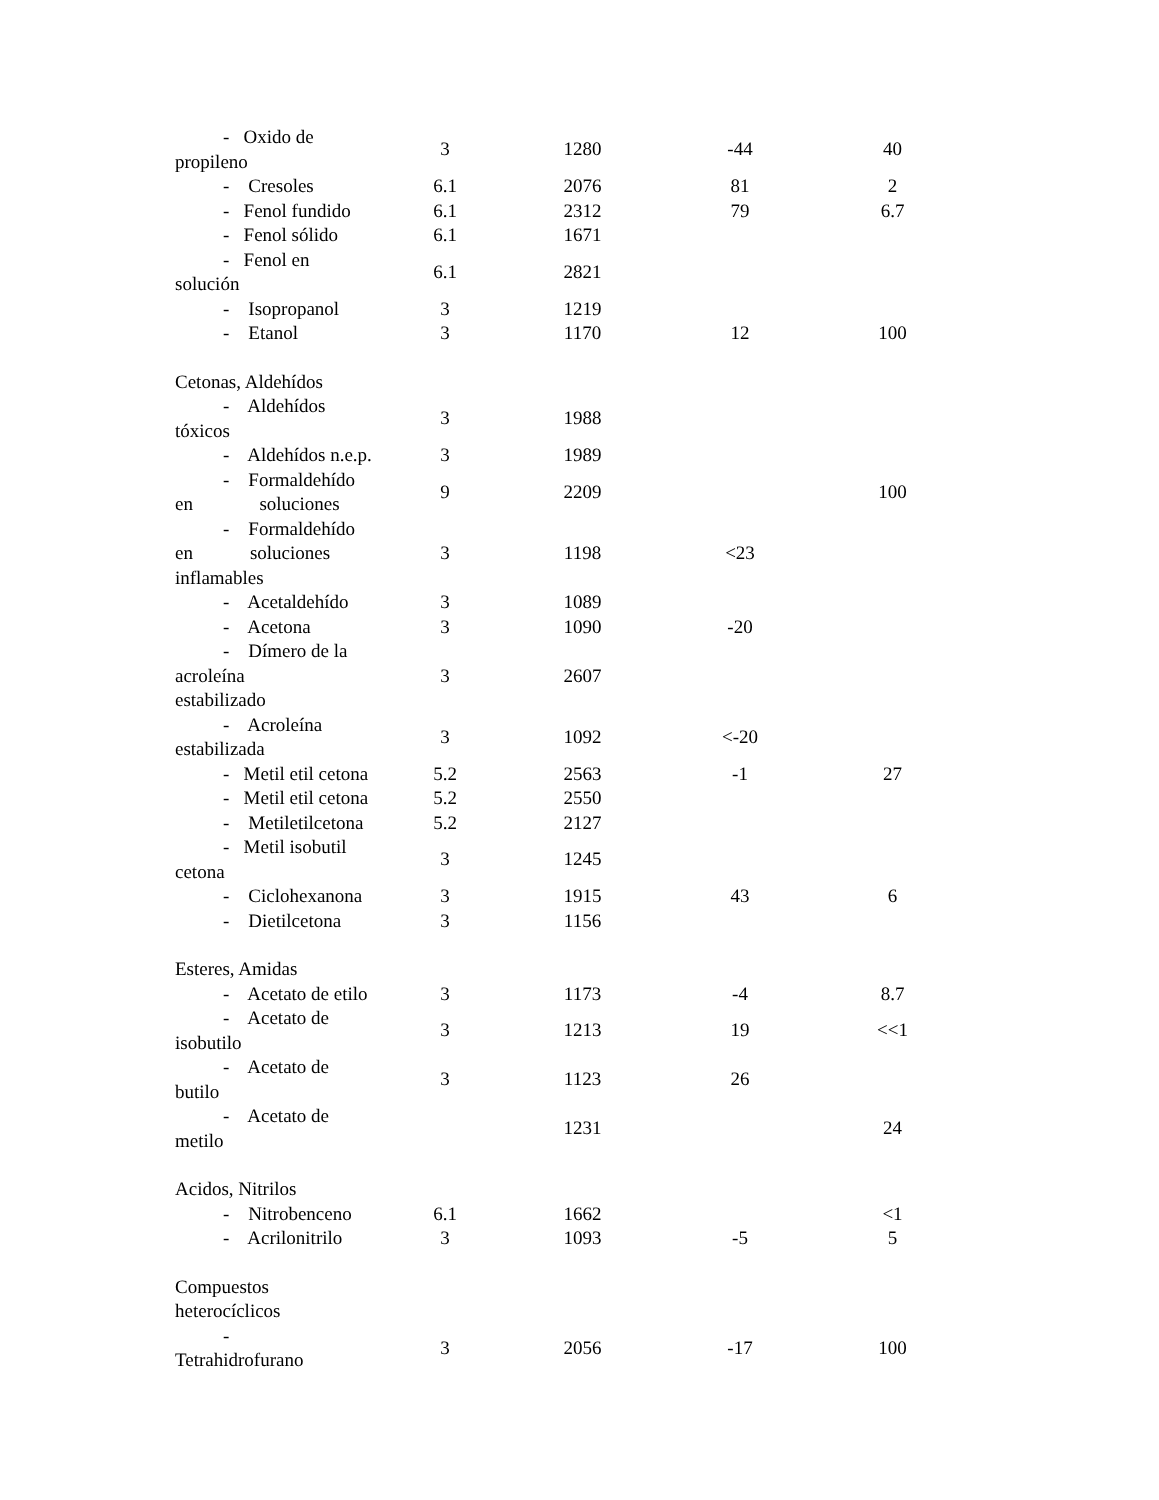| - Oxido de propileno | 3 | 1280 | -44 | 40 |
| - Cresoles | 6.1 | 2076 | 81 | 2 |
| - Fenol fundido | 6.1 | 2312 | 79 | 6.7 |
| - Fenol sólido | 6.1 | 1671 | | |
| - Fenol en solución | 6.1 | 2821 | | |
| - Isopropanol | 3 | 1219 | | |
| - Etanol | 3 | 1170 | 12 | 100 |
| Cetonas, Aldehídos | | | | |
| - Aldehídos tóxicos | 3 | 1988 | | |
| - Aldehídos n.e.p. | 3 | 1989 | | |
| - Formaldehído en soluciones | 9 | 2209 | | 100 |
| - Formaldehído en soluciones inflamables | 3 | 1198 | <23 | |
| - Acetaldehído | 3 | 1089 | | |
| - Acetona | 3 | 1090 | -20 | |
| - Dímero de la acroleína estabilizado | 3 | 2607 | | |
| - Acroleína estabilizada | 3 | 1092 | <-20 | |
| - Metil etil cetona | 5.2 | 2563 | -1 | 27 |
| - Metil etil cetona | 5.2 | 2550 | | |
| - Metiletilcetona | 5.2 | 2127 | | |
| - Metil isobutil cetona | 3 | 1245 | | |
| - Ciclohexanona | 3 | 1915 | 43 | 6 |
| - Dietilcetona | 3 | 1156 | | |
| Esteres, Amidas | | | | |
| - Acetato de etilo | 3 | 1173 | -4 | 8.7 |
| - Acetato de isobutilo | 3 | 1213 | 19 | <<1 |
| - Acetato de butilo | 3 | 1123 | 26 | |
| - Acetato de metilo | | 1231 | | 24 |
| Acidos, Nitrilos | | | | |
| - Nitrobenceno | 6.1 | 1662 | | <1 |
| - Acrilonitrilo | 3 | 1093 | -5 | 5 |
| Compuestos heterocíclicos | | | | |
| - Tetrahidrofurano | 3 | 2056 | -17 | 100 |